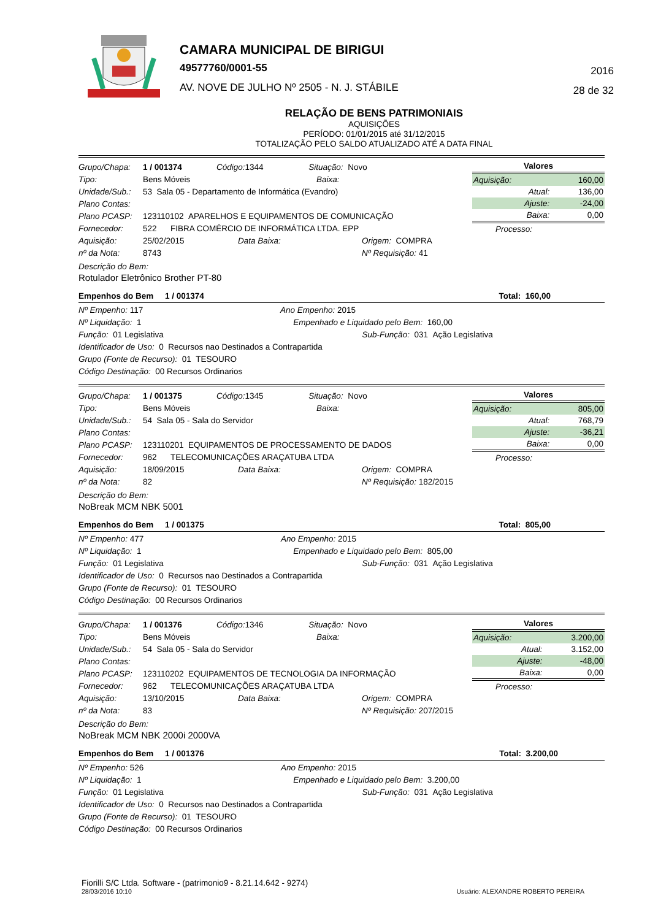CAMARA MUNICIPAL DE BIRIGUI
49577760/0001-55
AV. NOVE DE JULHO Nº 2505 - N. J. STÁBILE
2016
28 de 32
RELAÇÃO DE BENS PATRIMONIAIS
AQUISIÇÕES
PERÍODO: 01/01/2015 até 31/12/2015
TOTALIZAÇÃO PELO SALDO ATUALIZADO ATÉ A DATA FINAL
Grupo/Chapa: 1 / 001374 Código: 1344 Situação: Novo
Tipo: Bens Móveis Baixa:
Unidade/Sub.: 53 Sala 05 - Departamento de Informática (Evandro)
Plano Contas:
Plano PCASP: 123110102 APARELHOS E EQUIPAMENTOS DE COMUNICAÇÃO
Fornecedor: 522 FIBRA COMÉRCIO DE INFORMÁTICA LTDA. EPP
Aquisição: 25/02/2015 Data Baixa: Origem: COMPRA
nº da Nota: 8743 Nº Requisição: 41
| Valores | |
| --- | --- |
| Aquisição: | 160,00 |
| Atual: | 136,00 |
| Ajuste: | -24,00 |
| Baixa: | 0,00 |
| Processo: | |
Descrição do Bem:
Rotulador Eletrônico Brother PT-80
Empenhos do Bem 1 / 001374 Total: 160,00
Nº Empenho: 117 Ano Empenho: 2015
Nº Liquidação: 1 Empenhado e Liquidado pelo Bem: 160,00
Função: 01 Legislativa Sub-Função: 031 Ação Legislativa
Identificador de Uso: 0 Recursos nao Destinados a Contrapartida
Grupo (Fonte de Recurso): 01 TESOURO
Código Destinação: 00 Recursos Ordinarios
Grupo/Chapa: 1 / 001375 Código: 1345 Situação: Novo
Tipo: Bens Móveis Baixa:
Unidade/Sub.: 54 Sala 05 - Sala do Servidor
Plano Contas:
Plano PCASP: 123110201 EQUIPAMENTOS DE PROCESSAMENTO DE DADOS
Fornecedor: 962 TELECOMUNICAÇÕES ARAÇATUBA LTDA
Aquisição: 18/09/2015 Data Baixa: Origem: COMPRA
nº da Nota: 82 Nº Requisição: 182/2015
| Valores | |
| --- | --- |
| Aquisição: | 805,00 |
| Atual: | 768,79 |
| Ajuste: | -36,21 |
| Baixa: | 0,00 |
| Processo: | |
Descrição do Bem:
NoBreak MCM NBK 5001
Empenhos do Bem 1 / 001375 Total: 805,00
Nº Empenho: 477 Ano Empenho: 2015
Nº Liquidação: 1 Empenhado e Liquidado pelo Bem: 805,00
Função: 01 Legislativa Sub-Função: 031 Ação Legislativa
Identificador de Uso: 0 Recursos nao Destinados a Contrapartida
Grupo (Fonte de Recurso): 01 TESOURO
Código Destinação: 00 Recursos Ordinarios
Grupo/Chapa: 1 / 001376 Código: 1346 Situação: Novo
Tipo: Bens Móveis Baixa:
Unidade/Sub.: 54 Sala 05 - Sala do Servidor
Plano Contas:
Plano PCASP: 123110202 EQUIPAMENTOS DE TECNOLOGIA DA INFORMAÇÃO
Fornecedor: 962 TELECOMUNICAÇÕES ARAÇATUBA LTDA
Aquisição: 13/10/2015 Data Baixa: Origem: COMPRA
nº da Nota: 83 Nº Requisição: 207/2015
| Valores | |
| --- | --- |
| Aquisição: | 3.200,00 |
| Atual: | 3.152,00 |
| Ajuste: | -48,00 |
| Baixa: | 0,00 |
| Processo: | |
Descrição do Bem:
NoBreak MCM NBK 2000i 2000VA
Empenhos do Bem 1 / 001376 Total: 3.200,00
Nº Empenho: 526 Ano Empenho: 2015
Nº Liquidação: 1 Empenhado e Liquidado pelo Bem: 3.200,00
Função: 01 Legislativa Sub-Função: 031 Ação Legislativa
Identificador de Uso: 0 Recursos nao Destinados a Contrapartida
Grupo (Fonte de Recurso): 01 TESOURO
Código Destinação: 00 Recursos Ordinarios
Fiorilli S/C Ltda. Software - (patrimonio9 - 8.21.14.642 - 9274)
28/03/2016 10:10
Usuário: ALEXANDRE ROBERTO PEREIRA